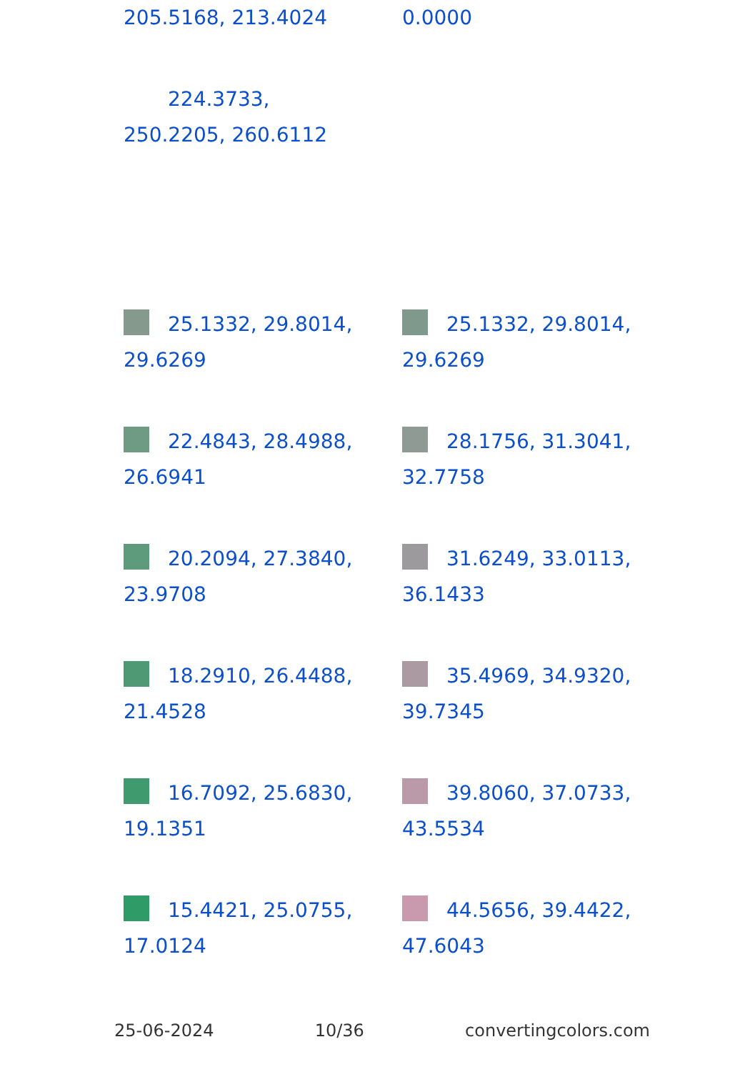| 205.5168, 213.4024 | 0.0000 |
| 224.3733, 250.2205, 260.6112 | |
| 25.1332, 29.8014, 29.6269 | 25.1332, 29.8014, 29.6269 |
| 22.4843, 28.4988, 26.6941 | 28.1756, 31.3041, 32.7758 |
| 20.2094, 27.3840, 23.9708 | 31.6249, 33.0113, 36.1433 |
| 18.2910, 26.4488, 21.4528 | 35.4969, 34.9320, 39.7345 |
| 16.7092, 25.6830, 19.1351 | 39.8060, 37.0733, 43.5534 |
| 15.4421, 25.0755, 17.0124 | 44.5656, 39.4422, 47.6043 |
25-06-2024 10/36 convertingcolors.com